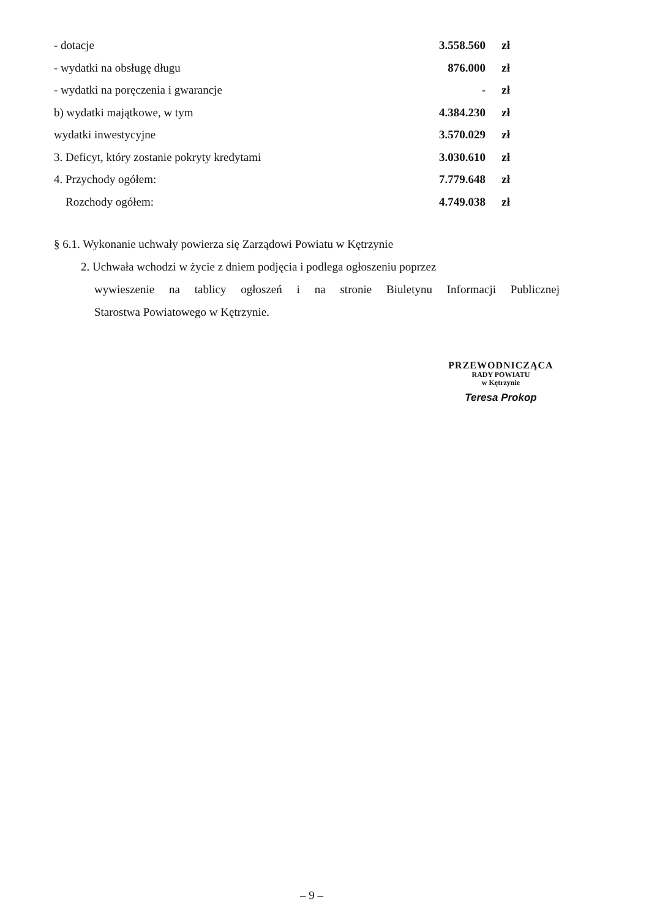| - dotacje | 3.558.560 | zł |
| - wydatki na obsługę długu | 876.000 | zł |
| - wydatki na poręczenia i gwarancje | - | zł |
| b) wydatki majątkowe, w tym | 4.384.230 | zł |
| wydatki inwestycyjne | 3.570.029 | zł |
| 3. Deficyt, który zostanie pokryty kredytami | 3.030.610 | zł |
| 4. Przychody ogółem: | 7.779.648 | zł |
| Rozchody ogółem: | 4.749.038 | zł |
§ 6.1. Wykonanie uchwały powierza się Zarządowi Powiatu w Kętrzynie
2. Uchwała wchodzi w życie z dniem podjęcia i podlega ogłoszeniu poprzez
wywieszenie na tablicy ogłoszeń i na stronie Biuletynu Informacji Publicznej
Starostwa Powiatowego w Kętrzynie.
PRZEWODNICZĄCA
RADY POWIATU
w Kętrzynie
Teresa Prokop
– 9 –